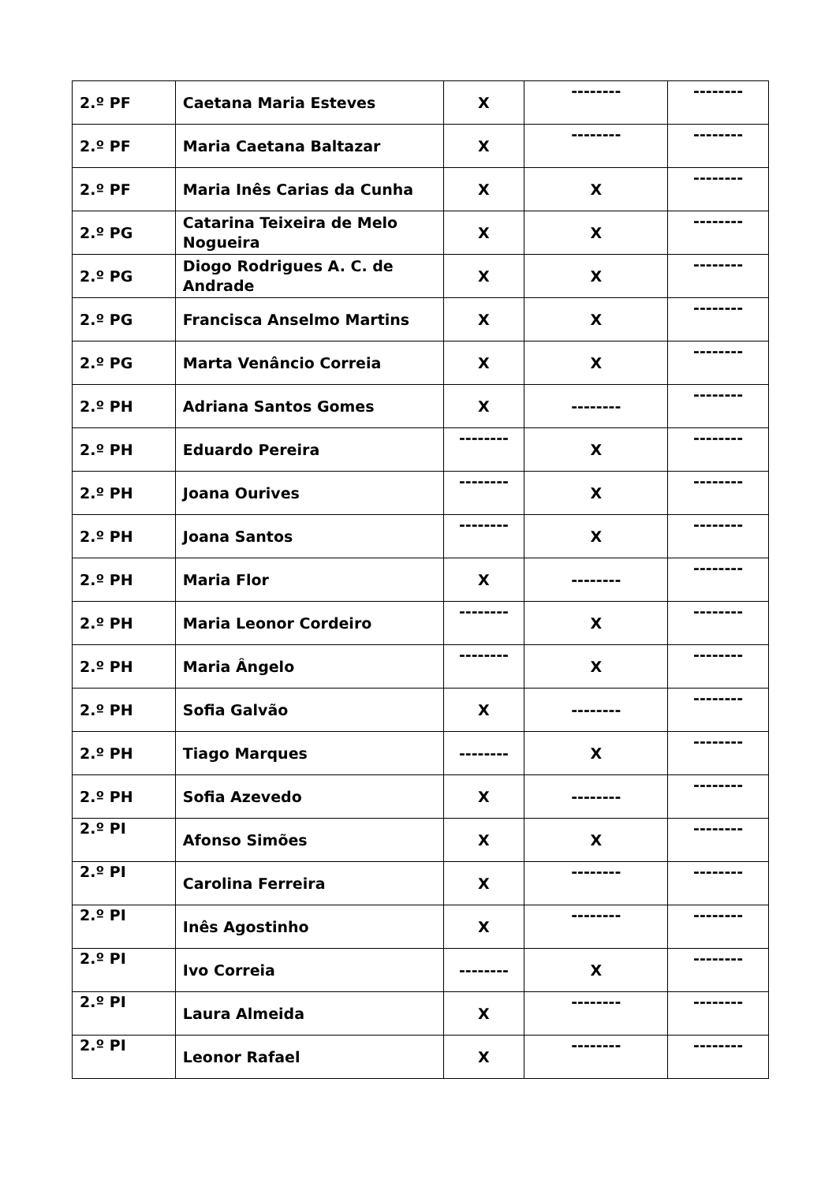| 2.º PF | Caetana Maria Esteves | X | -------- | -------- |
| 2.º PF | Maria Caetana Baltazar | X | -------- | -------- |
| 2.º PF | Maria Inês Carias da Cunha | X | X | -------- |
| 2.º PG | Catarina Teixeira de Melo Nogueira | X | X | -------- |
| 2.º PG | Diogo Rodrigues A. C. de Andrade | X | X | -------- |
| 2.º PG | Francisca Anselmo Martins | X | X | -------- |
| 2.º PG | Marta Venâncio Correia | X | X | -------- |
| 2.º PH | Adriana Santos Gomes | X | -------- | -------- |
| 2.º PH | Eduardo Pereira | -------- | X | -------- |
| 2.º PH | Joana Ourives | -------- | X | -------- |
| 2.º PH | Joana Santos | -------- | X | -------- |
| 2.º PH | Maria Flor | X | -------- | -------- |
| 2.º PH | Maria Leonor Cordeiro | -------- | X | -------- |
| 2.º PH | Maria Ângelo | -------- | X | -------- |
| 2.º PH | Sofia Galvão | X | -------- | -------- |
| 2.º PH | Tiago Marques | -------- | X | -------- |
| 2.º PH | Sofia Azevedo | X | -------- | -------- |
| 2.º PI | Afonso Simões | X | X | -------- |
| 2.º PI | Carolina Ferreira | X | -------- | -------- |
| 2.º PI | Inês Agostinho | X | -------- | -------- |
| 2.º PI | Ivo Correia | -------- | X | -------- |
| 2.º PI | Laura Almeida | X | -------- | -------- |
| 2.º PI | Leonor Rafael | X | -------- | -------- |